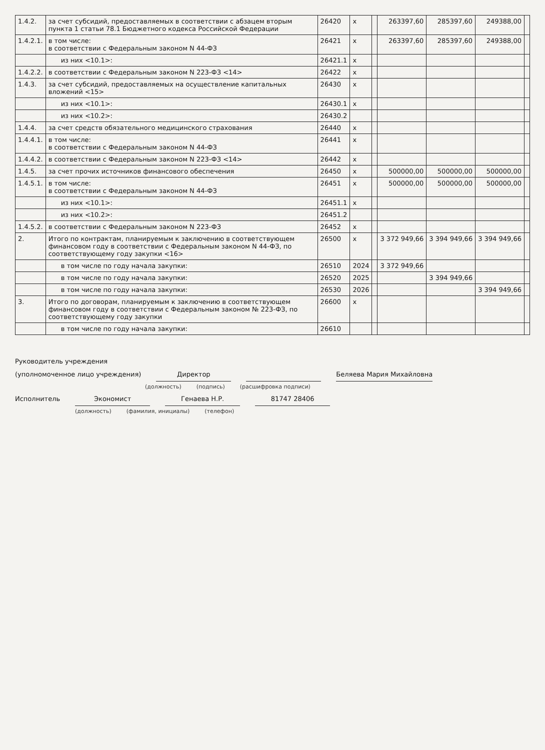| 1.4.2. | за счет субсидий, предоставляемых в соответствии с абзацем вторым пункта 1 статьи 78.1 Бюджетного кодекса Российской Федерации | 26420 | x | | 263397,60 | 285397,60 | 249388,00 | |
| 1.4.2.1. | в том числе: в соответствии с Федеральным законом N 44-ФЗ | 26421 | x | | 263397,60 | 285397,60 | 249388,00 | |
| | из них <10.1>: | 26421.1 | x | | | | | |
| 1.4.2.2. | в соответствии с Федеральным законом N 223-ФЗ <14> | 26422 | x | | | | | |
| 1.4.3. | за счет субсидий, предоставляемых на осуществление капитальных вложений <15> | 26430 | x | | | | | |
| | из них <10.1>: | 26430.1 | x | | | | | |
| | из них <10.2>: | 26430.2 | | | | | | |
| 1.4.4. | за счет средств обязательного медицинского страхования | 26440 | x | | | | | |
| 1.4.4.1. | в том числе: в соответствии с Федеральным законом N 44-ФЗ | 26441 | x | | | | | |
| 1.4.4.2. | в соответствии с Федеральным законом N 223-ФЗ <14> | 26442 | x | | | | | |
| 1.4.5. | за счет прочих источников финансового обеспечения | 26450 | x | | 500000,00 | 500000,00 | 500000,00 | |
| 1.4.5.1. | в том числе: в соответствии с Федеральным законом N 44-ФЗ | 26451 | x | | 500000,00 | 500000,00 | 500000,00 | |
| | из них <10.1>: | 26451.1 | x | | | | | |
| | из них <10.2>: | 26451.2 | | | | | | |
| 1.4.5.2. | в соответствии с Федеральным законом N 223-ФЗ | 26452 | x | | | | | |
| 2. | Итого по контрактам, планируемым к заключению в соответствующем финансовом году в соответствии с Федеральным законом N 44-ФЗ, по соответствующему году закупки <16> | 26500 | x | | 3 372 949,66 | 3 394 949,66 | 3 394 949,66 | |
| | в том числе по году начала закупки: | 26510 | 2024 | | 3 372 949,66 | | | |
| | в том числе по году начала закупки: | 26520 | 2025 | | | 3 394 949,66 | | |
| | в том числе по году начала закупки: | 26530 | 2026 | | | | 3 394 949,66 | |
| 3. | Итого по договорам, планируемым к заключению в соответствующем финансовом году в соответствии с Федеральным законом № 223-ФЗ, по соответствующему году закупки | 26600 | x | | | | | |
| | в том числе по году начала закупки: | 26610 | | | | | | |
Руководитель учреждения
(уполномоченное лицо учреждения) Директор Беляева Мария Михайловна
(должность) (подпись) (расшифровка подписи)
Исполнитель Экономист Генаева Н.Р. 81747 28406
(должность) (фамилия, инициалы) (телефон)